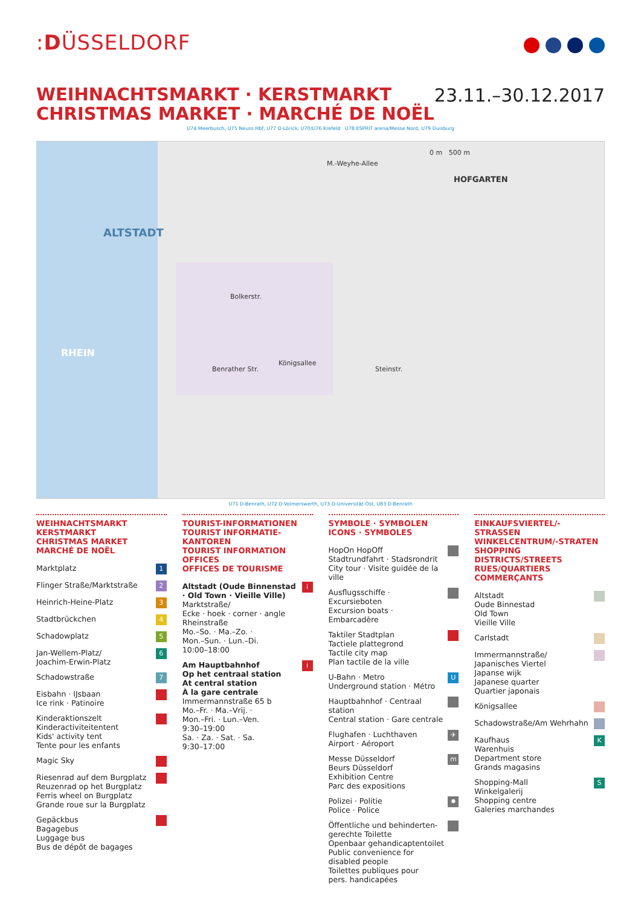:DÜSSELDORF
WEIHNACHTSMARKT · KERSTMARKT
CHRISTMAS MARKET · MARCHÉ DE NOËL
23.11.–30.12.2017
U74 Meerbusch, U75 Neuss Hbf, U77 D-Lörick, U70/U76 Krefeld U78 ESPRIT arena/Messe Nord, U79 Duisburg
ALTSTADT
RHEIN
HOFGARTEN
0 m 500 m
Benrather Str. Steinstr.
M.-Weyhe-Allee
Bolkerstr.
Königsallee
U71 D-Benrath, U72 D-Volmerswerth, U73 D-Universität-Ost, U83 D-Benrath
WEIHNACHTSMARKT
KERSTMARKT
CHRISTMAS MARKET
MARCHÉ DE NOËL
Marktplatz 1
Flinger Straße/Marktstraße 2
Heinrich-Heine-Platz 3
Stadtbrückchen 4
Schadowplatz 5
Jan-Wellem-Platz/
Joachim-Erwin-Platz 6
Schadowstraße 7
Eisbahn · IJsbaan
Ice rink · Patinoire
Kinderaktionszelt
Kinderactiviteitentent
Kids' activity tent
Tente pour les enfants
Magic Sky
Riesenrad auf dem Burgplatz
Reuzenrad op het Burgplatz
Ferris wheel on Burgplatz
Grande roue sur la Burgplatz
Gepäckbus
Bagagebus
Luggage bus
Bus de dépôt de bagages
TOURIST-INFORMATIONEN
TOURIST INFORMATIE-KANTOREN
TOURIST INFORMATION OFFICES
OFFICES DE TOURISME
Altstadt (Oude Binnenstad · Old Town · Vieille Ville)
Marktstraße/
Ecke · hoek · corner · angle
Rheinstraße
Mo.–So. · Ma.–Zo. ·
Mon.–Sun. · Lun.–Di.
10:00–18:00
i
Am Hauptbahnhof
Op het centraal station
At central station
À la gare centrale
Immermannstraße 65 b
Mo.–Fr. · Ma.–Vrij. ·
Mon.–Fri. · Lun.–Ven.
9:30–19:00
Sa. · Za. · Sat. · Sa.
9:30–17:00
i
SYMBOLE · SYMBOLEN
ICONS · SYMBOLES
HopOn HopOff
Stadtrundfahrt · Stadsrondrit
City tour · Visite guidée de la ville
Ausflugsschiffe · Excursieboten
Excursion boats · Embarcadère
Taktiler Stadtplan
Tactiele plattegrond
Tactile city map
Plan tactile de la ville
U-Bahn · Metro
Underground station · Métro U
Hauptbahnhof · Centraal station
Central station · Gare centrale
Flughafen · Luchthaven
Airport · Aéroport ✈
Messe Düsseldorf
Beurs Düsseldorf
Exhibition Centre
Parc des expositions m
Polizei · Politie
Police · Police ✸
Öffentliche und behinderten-
gerechte Toilette
Openbaar gehandicaptentoilet
Public convenience for
disabled people
Toilettes publiques pour
pers. handicapées
EINKAUFSVIERTEL/-STRASSEN
WINKELCENTRUM/-STRATEN
SHOPPING DISTRICTS/STREETS
RUES/QUARTIERS COMMERÇANTS
Altstadt
Oude Binnestad
Old Town
Vieille Ville
Carlstadt
Immermannstraße/
Japanisches Viertel
Japanse wijk
Japanese quarter
Quartier japonais
Königsallee
Schadowstraße/Am Wehrhahn
Kaufhaus
Warenhuis
Department store
Grands magasins K
Shopping-Mall
Winkelgalerij
Shopping centre
Galeries marchandes S